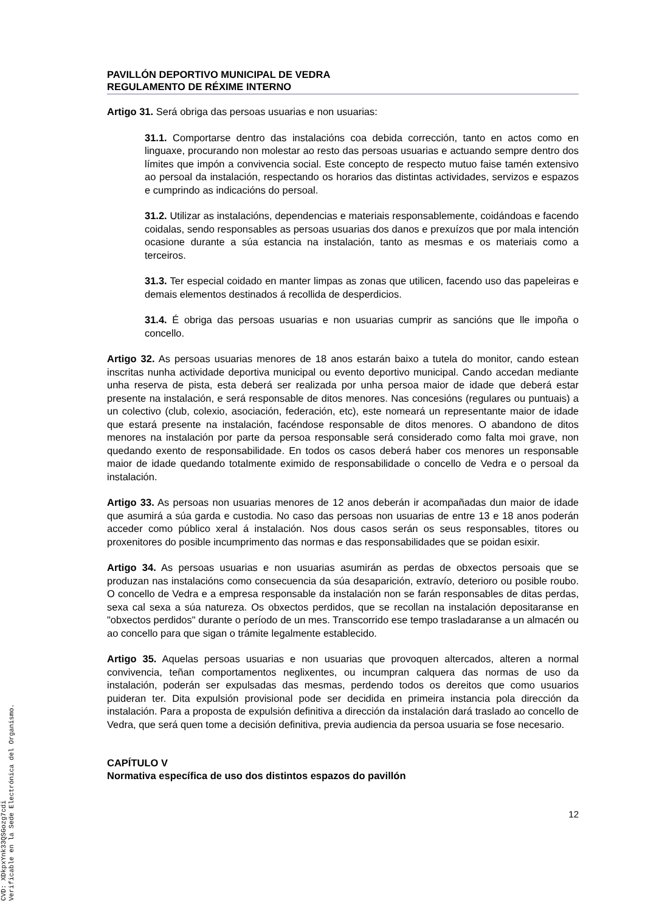PAVILLÓN DEPORTIVO MUNICIPAL DE VEDRA
REGULAMENTO DE RÉXIME INTERNO
Artigo 31. Será obriga das persoas usuarias e non usuarias:
31.1. Comportarse dentro das instalacións coa debida corrección, tanto en actos como en linguaxe, procurando non molestar ao resto das persoas usuarias e actuando sempre dentro dos límites que impón a convivencia social. Este concepto de respecto mutuo faise tamén extensivo ao persoal da instalación, respectando os horarios das distintas actividades, servizos e espazos e cumprindo as indicacións do persoal.
31.2. Utilizar as instalacións, dependencias e materiais responsablemente, coidándoas e facendo coidalas, sendo responsables as persoas usuarias dos danos e prexuízos que por mala intención ocasione durante a súa estancia na instalación, tanto as mesmas e os materiais como a terceiros.
31.3. Ter especial coidado en manter limpas as zonas que utilicen, facendo uso das papeleiras e demais elementos destinados á recollida de desperdicios.
31.4. É obriga das persoas usuarias e non usuarias cumprir as sancións que lle impoña o concello.
Artigo 32. As persoas usuarias menores de 18 anos estarán baixo a tutela do monitor, cando estean inscritas nunha actividade deportiva municipal ou evento deportivo municipal. Cando accedan mediante unha reserva de pista, esta deberá ser realizada por unha persoa maior de idade que deberá estar presente na instalación, e será responsable de ditos menores. Nas concesións (regulares ou puntuais) a un colectivo (club, colexio, asociación, federación, etc), este nomeará un representante maior de idade que estará presente na instalación, facéndose responsable de ditos menores. O abandono de ditos menores na instalación por parte da persoa responsable será considerado como falta moi grave, non quedando exento de responsabilidade. En todos os casos deberá haber cos menores un responsable maior de idade quedando totalmente eximido de responsabilidade o concello de Vedra e o persoal da instalación.
Artigo 33. As persoas non usuarias menores de 12 anos deberán ir acompañadas dun maior de idade que asumirá a súa garda e custodia. No caso das persoas non usuarias de entre 13 e 18 anos poderán acceder como público xeral á instalación. Nos dous casos serán os seus responsables, titores ou proxenitores do posible incumprimento das normas e das responsabilidades que se poidan esixir.
Artigo 34. As persoas usuarias e non usuarias asumirán as perdas de obxectos persoais que se produzan nas instalacións como consecuencia da súa desaparición, extravío, deterioro ou posible roubo. O concello de Vedra e a empresa responsable da instalación non se farán responsables de ditas perdas, sexa cal sexa a súa natureza. Os obxectos perdidos, que se recollan na instalación depositaranse en "obxectos perdidos" durante o período de un mes. Transcorrido ese tempo trasladaranse a un almacén ou ao concello para que sigan o trámite legalmente establecido.
Artigo 35. Aquelas persoas usuarias e non usuarias que provoquen altercados, alteren a normal convivencia, teñan comportamentos neglixentes, ou incumpran calquera das normas de uso da instalación, poderán ser expulsadas das mesmas, perdendo todos os dereitos que como usuarios puideran ter. Dita expulsión provisional pode ser decidida en primeira instancia pola dirección da instalación. Para a proposta de expulsión definitiva a dirección da instalación dará traslado ao concello de Vedra, que será quen tome a decisión definitiva, previa audiencia da persoa usuaria se fose necesario.
CAPÍTULO V
Normativa específica de uso dos distintos espazos do pavillón
12
CVD: XDkpxYnk33QSGozg7cdi
Verificable en la Sede Electrónica del Organismo.